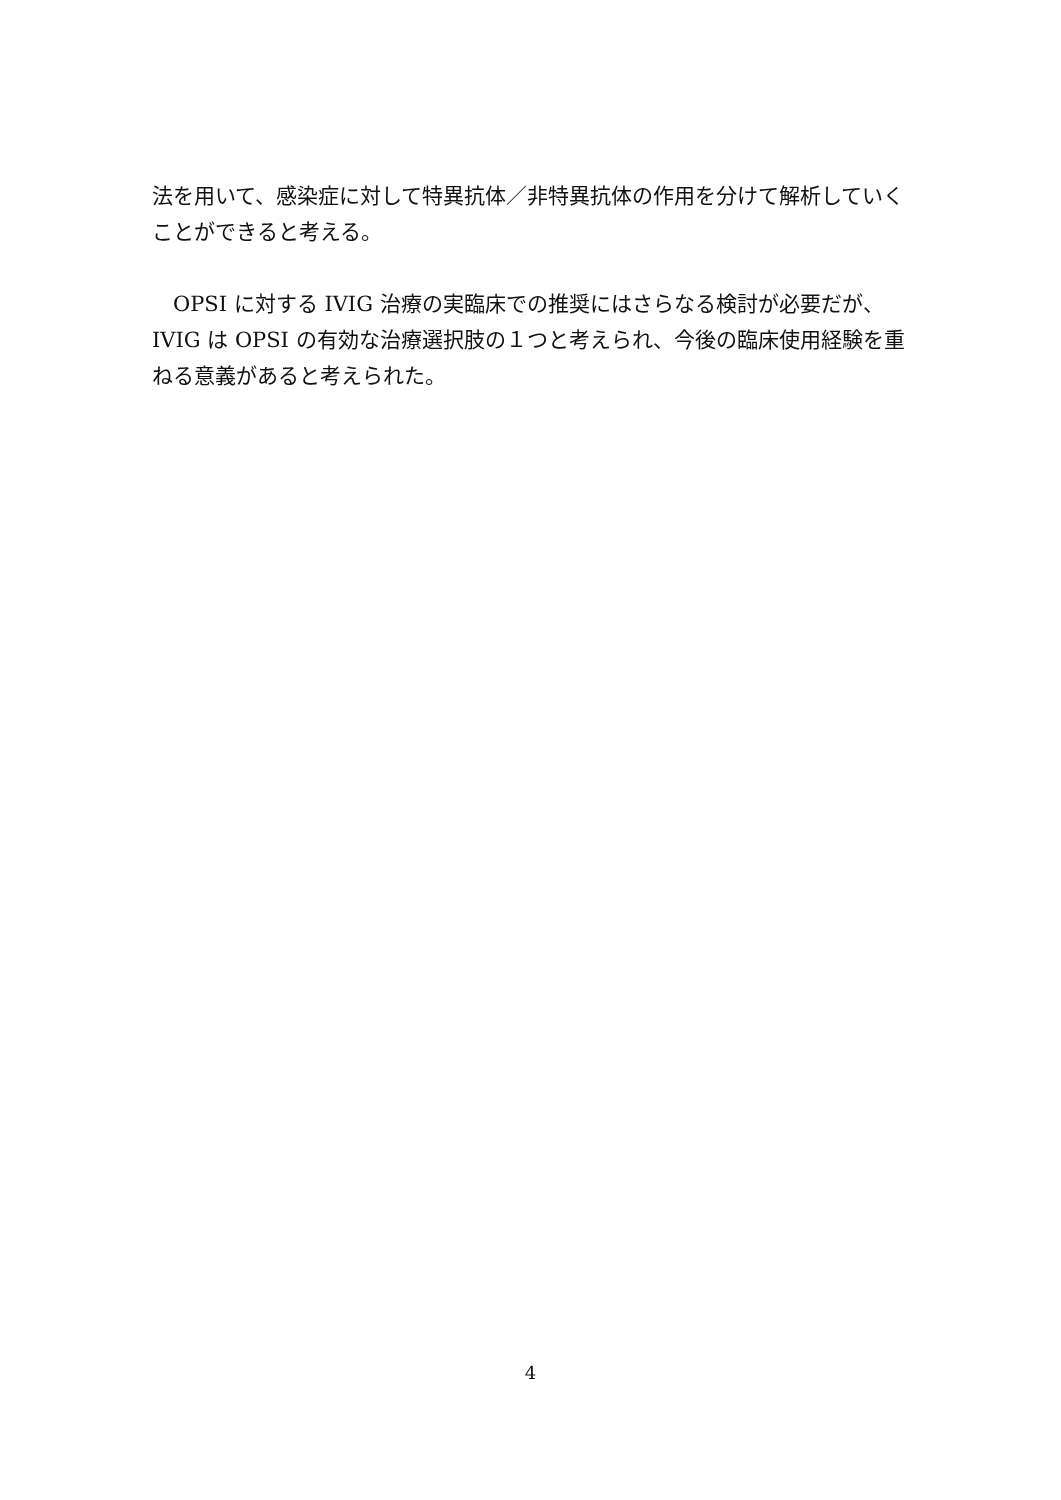法を用いて、感染症に対して特異抗体／非特異抗体の作用を分けて解析していくことができると考える。
　OPSI に対する IVIG 治療の実臨床での推奨にはさらなる検討が必要だが、IVIG は OPSI の有効な治療選択肢の１つと考えられ、今後の臨床使用経験を重ねる意義があると考えられた。
4